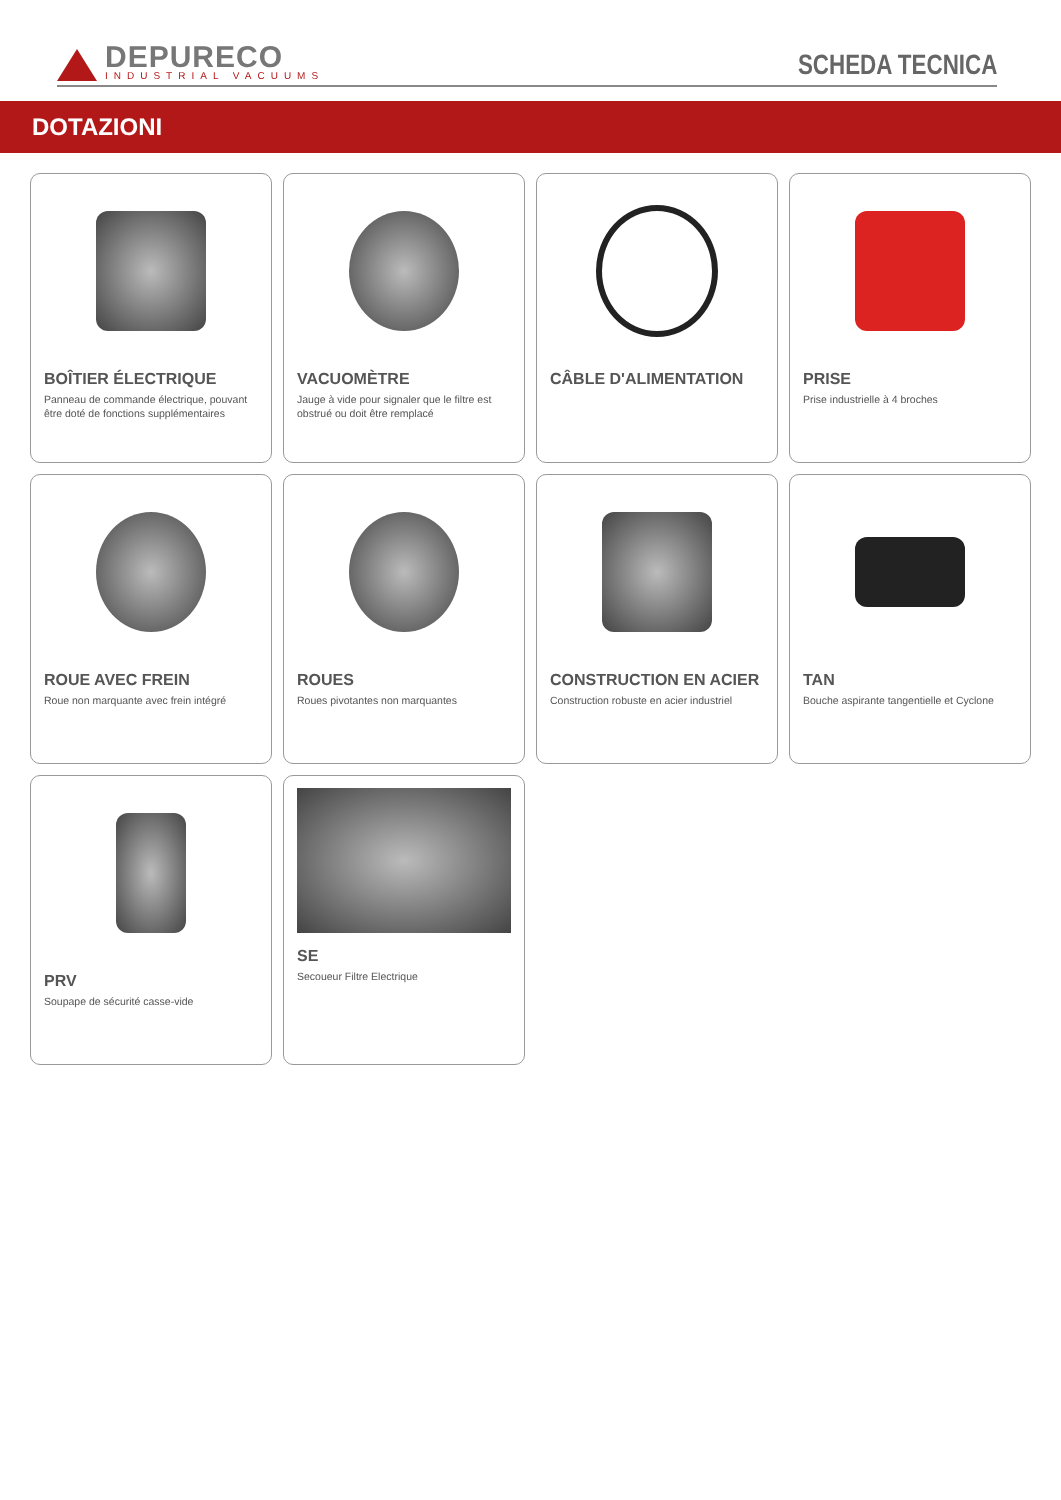DEPURECO
INDUSTRIAL VACUUMS
SCHEDA TECNICA
DOTAZIONI
BOÎTIER ÉLECTRIQUE
Panneau de commande électrique, pouvant être doté de fonctions supplémentaires
VACUOMÈTRE
Jauge à vide pour signaler que le filtre est obstrué ou doit être remplacé
CÂBLE D'ALIMENTATION
PRISE
Prise industrielle à 4 broches
ROUE AVEC FREIN
Roue non marquante avec frein intégré
ROUES
Roues pivotantes non marquantes
CONSTRUCTION EN ACIER
Construction robuste en acier industriel
TAN
Bouche aspirante tangentielle et Cyclone
PRV
Soupape de sécurité casse-vide
SE
Secoueur Filtre Electrique